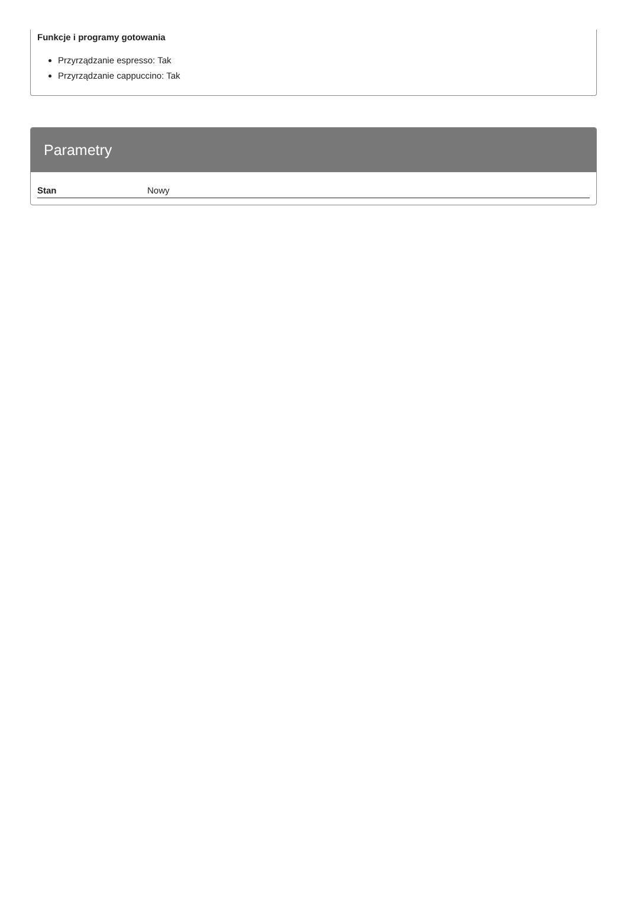Funkcje i programy gotowania
Przyrządzanie espresso: Tak
Przyrządzanie cappuccino: Tak
Parametry
| Stan | Nowy |